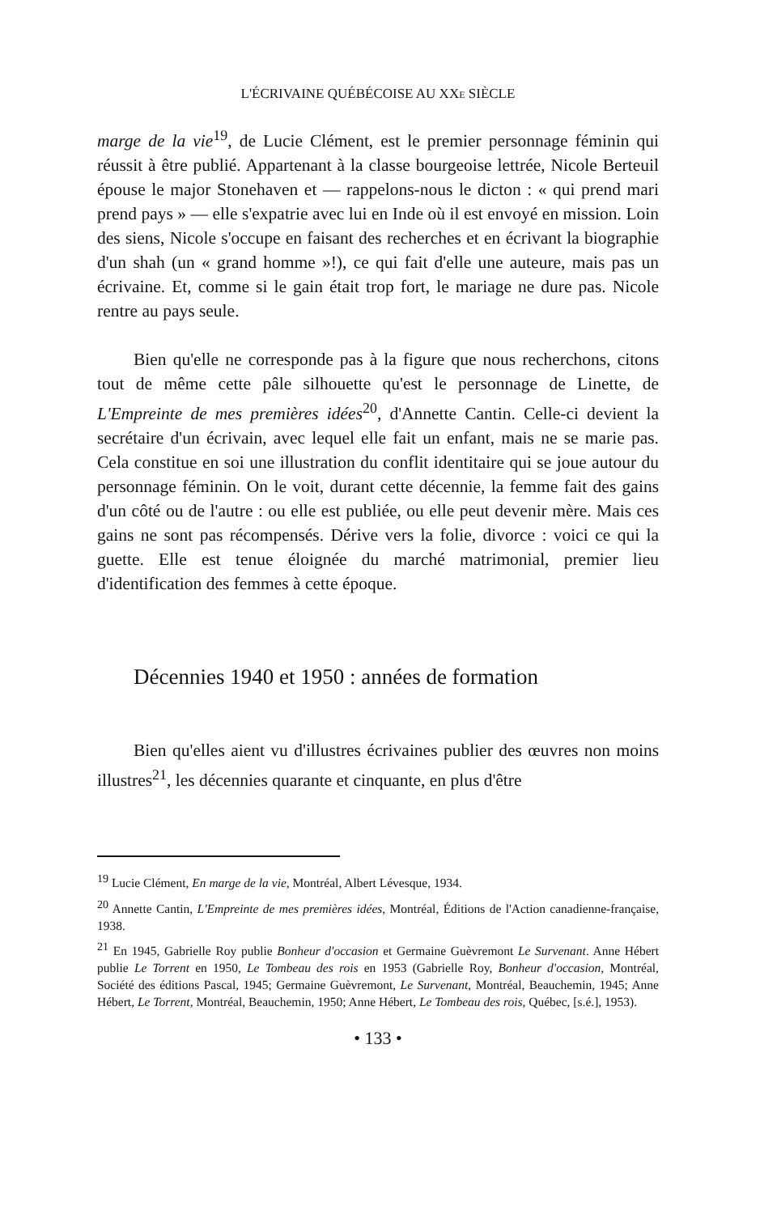L'ÉCRIVAINE QUÉBÉCOISE AU XXE SIÈCLE
marge de la vie<sup>19</sup>, de Lucie Clément, est le premier personnage féminin qui réussit à être publié. Appartenant à la classe bourgeoise lettrée, Nicole Berteuil épouse le major Stonehaven et — rappelons-nous le dicton : « qui prend mari prend pays » — elle s'expatrie avec lui en Inde où il est envoyé en mission. Loin des siens, Nicole s'occupe en faisant des recherches et en écrivant la biographie d'un shah (un « grand homme »!), ce qui fait d'elle une auteure, mais pas un écrivaine. Et, comme si le gain était trop fort, le mariage ne dure pas. Nicole rentre au pays seule.
Bien qu'elle ne corresponde pas à la figure que nous recherchons, citons tout de même cette pâle silhouette qu'est le personnage de Linette, de L'Empreinte de mes premières idées<sup>20</sup>, d'Annette Cantin. Celle-ci devient la secrétaire d'un écrivain, avec lequel elle fait un enfant, mais ne se marie pas. Cela constitue en soi une illustration du conflit identitaire qui se joue autour du personnage féminin. On le voit, durant cette décennie, la femme fait des gains d'un côté ou de l'autre : ou elle est publiée, ou elle peut devenir mère. Mais ces gains ne sont pas récompensés. Dérive vers la folie, divorce : voici ce qui la guette. Elle est tenue éloignée du marché matrimonial, premier lieu d'identification des femmes à cette époque.
Décennies 1940 et 1950 : années de formation
Bien qu'elles aient vu d'illustres écrivaines publier des œuvres non moins illustres<sup>21</sup>, les décennies quarante et cinquante, en plus d'être
<sup>19</sup> Lucie Clément, En marge de la vie, Montréal, Albert Lévesque, 1934.
<sup>20</sup> Annette Cantin, L'Empreinte de mes premières idées, Montréal, Éditions de l'Action canadienne-française, 1938.
<sup>21</sup> En 1945, Gabrielle Roy publie Bonheur d'occasion et Germaine Guèvremont Le Survenant. Anne Hébert publie Le Torrent en 1950, Le Tombeau des rois en 1953 (Gabrielle Roy, Bonheur d'occasion, Montréal, Société des éditions Pascal, 1945; Germaine Guèvremont, Le Survenant, Montréal, Beauchemin, 1945; Anne Hébert, Le Torrent, Montréal, Beauchemin, 1950; Anne Hébert, Le Tombeau des rois, Québec, [s.é.], 1953).
• 133 •